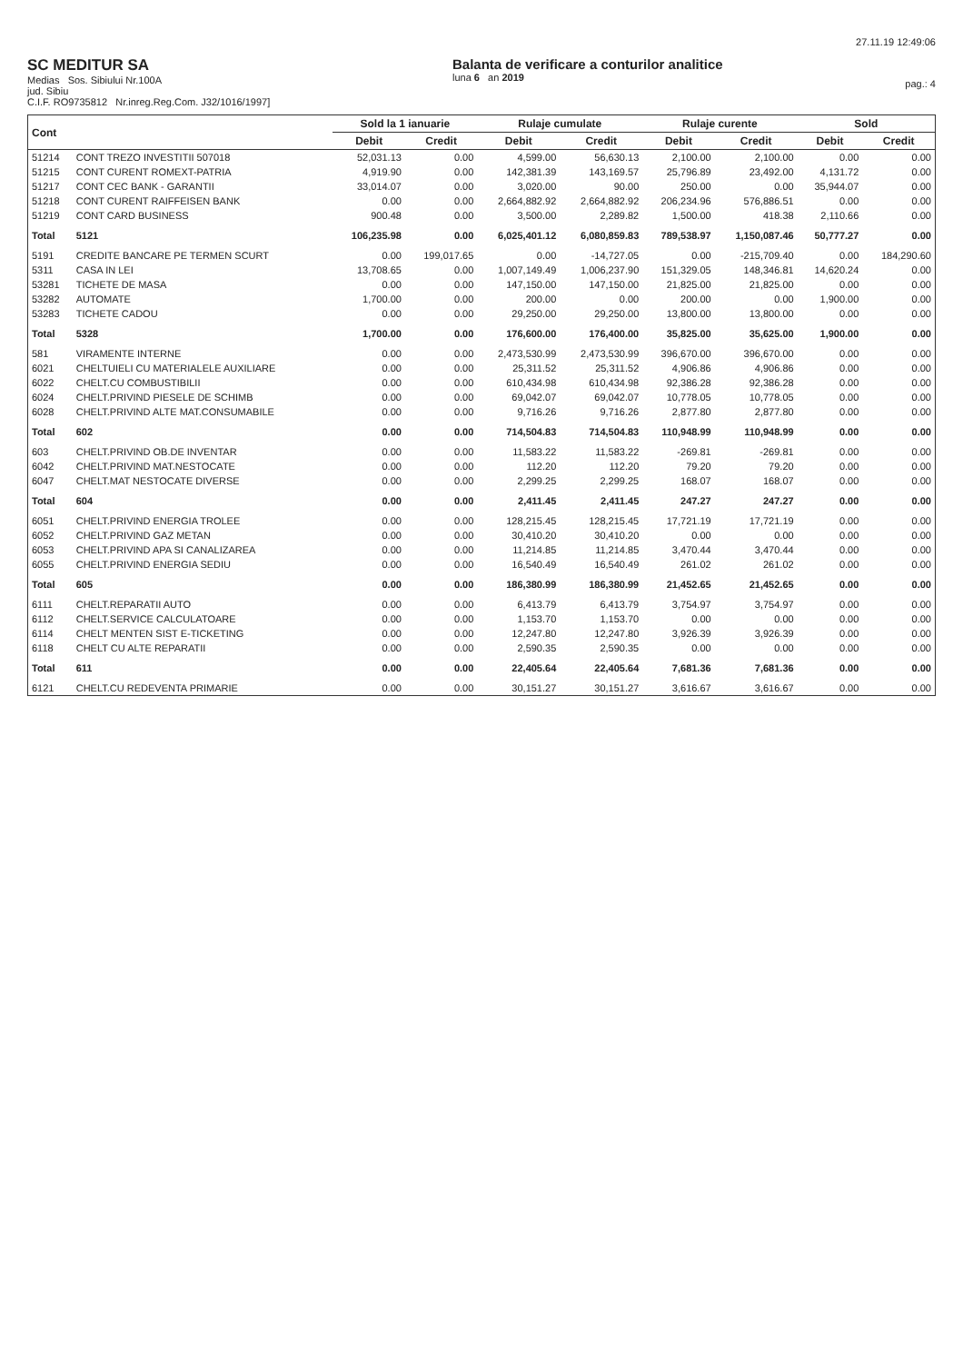27.11.19 12:49:06
SC MEDITUR SA
Medias Sos. Sibiului Nr.100A
jud. Sibiu
C.I.F. RO9735812 Nr.inreg.Reg.Com. J32/1016/1997]
Balanta de verificare a conturilor analitice
luna 6 an 2019
pag.: 4
| Cont | | Sold la 1 ianuarie | | Rulaje cumulate | | Rulaje curente | | Sold | |
| --- | --- | --- | --- | --- | --- | --- | --- | --- | --- |
| | | Debit | Credit | Debit | Credit | Debit | Credit | Debit | Credit |
| 51214 | CONT TREZO INVESTITII 507018 | 52,031.13 | 0.00 | 4,599.00 | 56,630.13 | 2,100.00 | 2,100.00 | 0.00 | 0.00 |
| 51215 | CONT CURENT ROMEXT-PATRIA | 4,919.90 | 0.00 | 142,381.39 | 143,169.57 | 25,796.89 | 23,492.00 | 4,131.72 | 0.00 |
| 51217 | CONT CEC BANK - GARANTII | 33,014.07 | 0.00 | 3,020.00 | 90.00 | 250.00 | 0.00 | 35,944.07 | 0.00 |
| 51218 | CONT CURENT RAIFFEISEN BANK | 0.00 | 0.00 | 2,664,882.92 | 2,664,882.92 | 206,234.96 | 576,886.51 | 0.00 | 0.00 |
| 51219 | CONT CARD BUSINESS | 900.48 | 0.00 | 3,500.00 | 2,289.82 | 1,500.00 | 418.38 | 2,110.66 | 0.00 |
| Total | 5121 | 106,235.98 | 0.00 | 6,025,401.12 | 6,080,859.83 | 789,538.97 | 1,150,087.46 | 50,777.27 | 0.00 |
| 5191 | CREDITE BANCARE PE TERMEN SCURT | 0.00 | 199,017.65 | 0.00 | -14,727.05 | 0.00 | -215,709.40 | 0.00 | 184,290.60 |
| 5311 | CASA IN LEI | 13,708.65 | 0.00 | 1,007,149.49 | 1,006,237.90 | 151,329.05 | 148,346.81 | 14,620.24 | 0.00 |
| 53281 | TICHETE DE MASA | 0.00 | 0.00 | 147,150.00 | 147,150.00 | 21,825.00 | 21,825.00 | 0.00 | 0.00 |
| 53282 | AUTOMATE | 1,700.00 | 0.00 | 200.00 | 0.00 | 200.00 | 0.00 | 1,900.00 | 0.00 |
| 53283 | TICHETE CADOU | 0.00 | 0.00 | 29,250.00 | 29,250.00 | 13,800.00 | 13,800.00 | 0.00 | 0.00 |
| Total | 5328 | 1,700.00 | 0.00 | 176,600.00 | 176,400.00 | 35,825.00 | 35,625.00 | 1,900.00 | 0.00 |
| 581 | VIRAMENTE INTERNE | 0.00 | 0.00 | 2,473,530.99 | 2,473,530.99 | 396,670.00 | 396,670.00 | 0.00 | 0.00 |
| 6021 | CHELTUIELI CU MATERIALELE AUXILIARE | 0.00 | 0.00 | 25,311.52 | 25,311.52 | 4,906.86 | 4,906.86 | 0.00 | 0.00 |
| 6022 | CHELT.CU COMBUSTIBILII | 0.00 | 0.00 | 610,434.98 | 610,434.98 | 92,386.28 | 92,386.28 | 0.00 | 0.00 |
| 6024 | CHELT.PRIVIND PIESELE DE SCHIMB | 0.00 | 0.00 | 69,042.07 | 69,042.07 | 10,778.05 | 10,778.05 | 0.00 | 0.00 |
| 6028 | CHELT.PRIVIND ALTE MAT.CONSUMABILE | 0.00 | 0.00 | 9,716.26 | 9,716.26 | 2,877.80 | 2,877.80 | 0.00 | 0.00 |
| Total | 602 | 0.00 | 0.00 | 714,504.83 | 714,504.83 | 110,948.99 | 110,948.99 | 0.00 | 0.00 |
| 603 | CHELT.PRIVIND OB.DE INVENTAR | 0.00 | 0.00 | 11,583.22 | 11,583.22 | -269.81 | -269.81 | 0.00 | 0.00 |
| 6042 | CHELT.PRIVIND MAT.NESTOCATE | 0.00 | 0.00 | 112.20 | 112.20 | 79.20 | 79.20 | 0.00 | 0.00 |
| 6047 | CHELT.MAT NESTOCATE DIVERSE | 0.00 | 0.00 | 2,299.25 | 2,299.25 | 168.07 | 168.07 | 0.00 | 0.00 |
| Total | 604 | 0.00 | 0.00 | 2,411.45 | 2,411.45 | 247.27 | 247.27 | 0.00 | 0.00 |
| 6051 | CHELT.PRIVIND ENERGIA TROLEE | 0.00 | 0.00 | 128,215.45 | 128,215.45 | 17,721.19 | 17,721.19 | 0.00 | 0.00 |
| 6052 | CHELT.PRIVIND GAZ METAN | 0.00 | 0.00 | 30,410.20 | 30,410.20 | 0.00 | 0.00 | 0.00 | 0.00 |
| 6053 | CHELT.PRIVIND APA SI CANALIZAREA | 0.00 | 0.00 | 11,214.85 | 11,214.85 | 3,470.44 | 3,470.44 | 0.00 | 0.00 |
| 6055 | CHELT.PRIVIND ENERGIA SEDIU | 0.00 | 0.00 | 16,540.49 | 16,540.49 | 261.02 | 261.02 | 0.00 | 0.00 |
| Total | 605 | 0.00 | 0.00 | 186,380.99 | 186,380.99 | 21,452.65 | 21,452.65 | 0.00 | 0.00 |
| 6111 | CHELT.REPARATII AUTO | 0.00 | 0.00 | 6,413.79 | 6,413.79 | 3,754.97 | 3,754.97 | 0.00 | 0.00 |
| 6112 | CHELT.SERVICE CALCULATOARE | 0.00 | 0.00 | 1,153.70 | 1,153.70 | 0.00 | 0.00 | 0.00 | 0.00 |
| 6114 | CHELT MENTEN SIST E-TICKETING | 0.00 | 0.00 | 12,247.80 | 12,247.80 | 3,926.39 | 3,926.39 | 0.00 | 0.00 |
| 6118 | CHELT CU ALTE REPARATII | 0.00 | 0.00 | 2,590.35 | 2,590.35 | 0.00 | 0.00 | 0.00 | 0.00 |
| Total | 611 | 0.00 | 0.00 | 22,405.64 | 22,405.64 | 7,681.36 | 7,681.36 | 0.00 | 0.00 |
| 6121 | CHELT.CU REDEVENTA PRIMARIE | 0.00 | 0.00 | 30,151.27 | 30,151.27 | 3,616.67 | 3,616.67 | 0.00 | 0.00 |